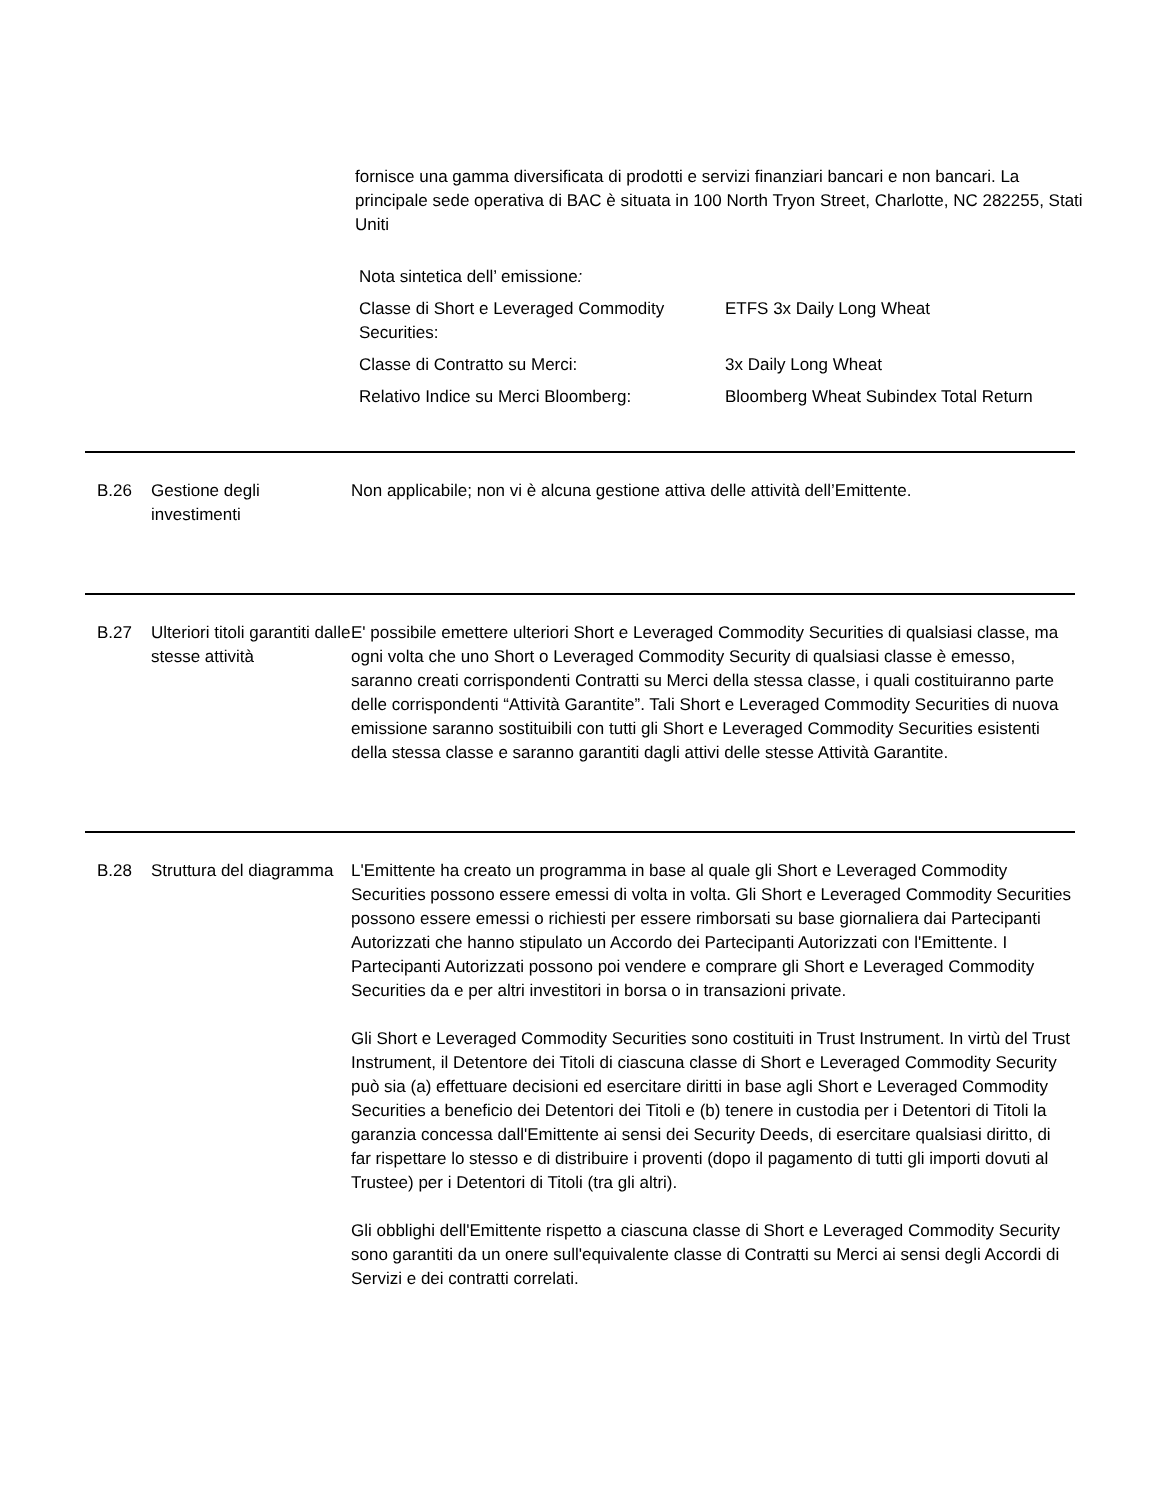fornisce una gamma diversificata di prodotti e servizi finanziari bancari e non bancari. La principale sede operativa di BAC è situata in 100 North Tryon Street, Charlotte, NC 282255, Stati Uniti
Nota sintetica dell’ emissione:
| Classe di Short e Leveraged Commodity Securities: | ETFS 3x Daily Long Wheat |
| Classe di Contratto su Merci: | 3x Daily Long Wheat |
| Relativo Indice su Merci Bloomberg: | Bloomberg Wheat Subindex Total Return |
B.26 Gestione degli investimenti
Non applicabile; non vi è alcuna gestione attiva delle attività dell’Emittente.
B.27 Ulteriori titoli garantiti dalle stesse attività
E' possibile emettere ulteriori Short e Leveraged Commodity Securities di qualsiasi classe, ma ogni volta che uno Short o Leveraged Commodity Security di qualsiasi classe è emesso, saranno creati corrispondenti Contratti su Merci della stessa classe, i quali costituiranno parte delle corrispondenti “Attività Garantite”. Tali Short e Leveraged Commodity Securities di nuova emissione saranno sostituibili con tutti gli Short e Leveraged Commodity Securities esistenti della stessa classe e saranno garantiti dagli attivi delle stesse Attività Garantite.
B.28 Struttura del diagramma
L'Emittente ha creato un programma in base al quale gli Short e Leveraged Commodity Securities possono essere emessi di volta in volta. Gli Short e Leveraged Commodity Securities possono essere emessi o richiesti per essere rimborsati su base giornaliera dai Partecipanti Autorizzati che hanno stipulato un Accordo dei Partecipanti Autorizzati con l'Emittente. I Partecipanti Autorizzati possono poi vendere e comprare gli Short e Leveraged Commodity Securities da e per altri investitori in borsa o in transazioni private.
Gli Short e Leveraged Commodity Securities sono costituiti in Trust Instrument. In virtù del Trust Instrument, il Detentore dei Titoli di ciascuna classe di Short e Leveraged Commodity Security può sia (a) effettuare decisioni ed esercitare diritti in base agli Short e Leveraged Commodity Securities a beneficio dei Detentori dei Titoli e (b) tenere in custodia per i Detentori di Titoli la garanzia concessa dall'Emittente ai sensi dei Security Deeds, di esercitare qualsiasi diritto, di far rispettare lo stesso e di distribuire i proventi (dopo il pagamento di tutti gli importi dovuti al Trustee) per i Detentori di Titoli (tra gli altri).
Gli obblighi dell'Emittente rispetto a ciascuna classe di Short e Leveraged Commodity Security sono garantiti da un onere sull'equivalente classe di Contratti su Merci ai sensi degli Accordi di Servizi e dei contratti correlati.